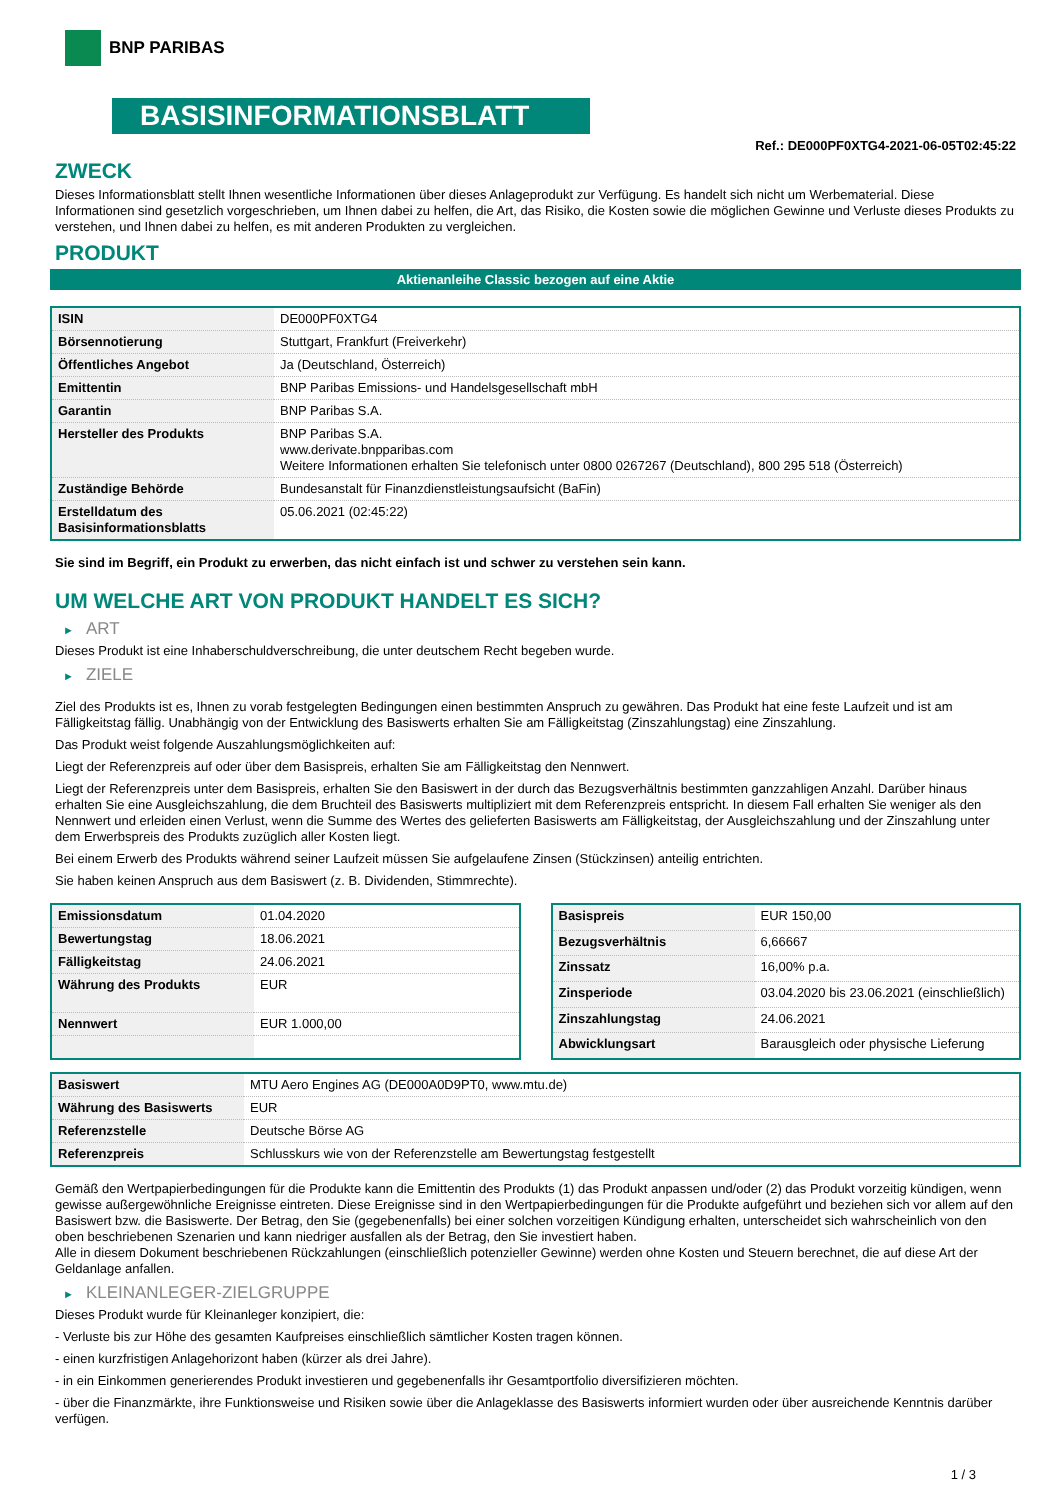BNP PARIBAS
BASISINFORMATIONSBLATT
Ref.: DE000PF0XTG4-2021-06-05T02:45:22
ZWECK
Dieses Informationsblatt stellt Ihnen wesentliche Informationen über dieses Anlageprodukt zur Verfügung. Es handelt sich nicht um Werbematerial. Diese Informationen sind gesetzlich vorgeschrieben, um Ihnen dabei zu helfen, die Art, das Risiko, die Kosten sowie die möglichen Gewinne und Verluste dieses Produkts zu verstehen, und Ihnen dabei zu helfen, es mit anderen Produkten zu vergleichen.
PRODUKT
Aktienanleihe Classic bezogen auf eine Aktie
| ISIN | DE000PF0XTG4 |
| Börsennotierung | Stuttgart, Frankfurt (Freiverkehr) |
| Öffentliches Angebot | Ja (Deutschland, Österreich) |
| Emittentin | BNP Paribas Emissions- und Handelsgesellschaft mbH |
| Garantin | BNP Paribas S.A. |
| Hersteller des Produkts | BNP Paribas S.A. www.derivate.bnpparibas.com Weitere Informationen erhalten Sie telefonisch unter 0800 0267267 (Deutschland), 800 295 518 (Österreich) |
| Zuständige Behörde | Bundesanstalt für Finanzdienstleistungsaufsicht (BaFin) |
| Erstelldatum des Basisinformationsblatts | 05.06.2021 (02:45:22) |
Sie sind im Begriff, ein Produkt zu erwerben, das nicht einfach ist und schwer zu verstehen sein kann.
UM WELCHE ART VON PRODUKT HANDELT ES SICH?
► ART
Dieses Produkt ist eine Inhaberschuldverschreibung, die unter deutschem Recht begeben wurde.
► ZIELE
Ziel des Produkts ist es, Ihnen zu vorab festgelegten Bedingungen einen bestimmten Anspruch zu gewähren. Das Produkt hat eine feste Laufzeit und ist am Fälligkeitstag fällig. Unabhängig von der Entwicklung des Basiswerts erhalten Sie am Fälligkeitstag (Zinszahlungstag) eine Zinszahlung.
Das Produkt weist folgende Auszahlungsmöglichkeiten auf:
Liegt der Referenzpreis auf oder über dem Basispreis, erhalten Sie am Fälligkeitstag den Nennwert.
Liegt der Referenzpreis unter dem Basispreis, erhalten Sie den Basiswert in der durch das Bezugsverhältnis bestimmten ganzzahligen Anzahl. Darüber hinaus erhalten Sie eine Ausgleichszahlung, die dem Bruchteil des Basiswerts multipliziert mit dem Referenzpreis entspricht. In diesem Fall erhalten Sie weniger als den Nennwert und erleiden einen Verlust, wenn die Summe des Wertes des gelieferten Basiswerts am Fälligkeitstag, der Ausgleichszahlung und der Zinszahlung unter dem Erwerbspreis des Produkts zuzüglich aller Kosten liegt.
Bei einem Erwerb des Produkts während seiner Laufzeit müssen Sie aufgelaufene Zinsen (Stückzinsen) anteilig entrichten.
Sie haben keinen Anspruch aus dem Basiswert (z. B. Dividenden, Stimmrechte).
| Emissionsdatum | 01.04.2020 |
| Bewertungstag | 18.06.2021 |
| Fälligkeitstag | 24.06.2021 |
| Währung des Produkts | EUR |
| Nennwert | EUR 1.000,00 |
| Basispreis | EUR 150,00 |
| Bezugsverhältnis | 6,66667 |
| Zinssatz | 16,00% p.a. |
| Zinsperiode | 03.04.2020 bis 23.06.2021 (einschließlich) |
| Zinszahlungstag | 24.06.2021 |
| Abwicklungsart | Barausgleich oder physische Lieferung |
| Basiswert | MTU Aero Engines AG (DE000A0D9PT0, www.mtu.de) |
| Währung des Basiswerts | EUR |
| Referenzstelle | Deutsche Börse AG |
| Referenzpreis | Schlusskurs wie von der Referenzstelle am Bewertungstag festgestellt |
Gemäß den Wertpapierbedingungen für die Produkte kann die Emittentin des Produkts (1) das Produkt anpassen und/oder (2) das Produkt vorzeitig kündigen, wenn gewisse außergewöhnliche Ereignisse eintreten. Diese Ereignisse sind in den Wertpapierbedingungen für die Produkte aufgeführt und beziehen sich vor allem auf den Basiswert bzw. die Basiswerte. Der Betrag, den Sie (gegebenenfalls) bei einer solchen vorzeitigen Kündigung erhalten, unterscheidet sich wahrscheinlich von den oben beschriebenen Szenarien und kann niedriger ausfallen als der Betrag, den Sie investiert haben.
Alle in diesem Dokument beschriebenen Rückzahlungen (einschließlich potenzieller Gewinne) werden ohne Kosten und Steuern berechnet, die auf diese Art der Geldanlage anfallen.
► KLEINANLEGER-ZIELGRUPPE
Dieses Produkt wurde für Kleinanleger konzipiert, die:
- Verluste bis zur Höhe des gesamten Kaufpreises einschließlich sämtlicher Kosten tragen können.
- einen kurzfristigen Anlagehorizont haben (kürzer als drei Jahre).
- in ein Einkommen generierendes Produkt investieren und gegebenenfalls ihr Gesamtportfolio diversifizieren möchten.
- über die Finanzmärkte, ihre Funktionsweise und Risiken sowie über die Anlageklasse des Basiswerts informiert wurden oder über ausreichende Kenntnis darüber verfügen.
1 / 3